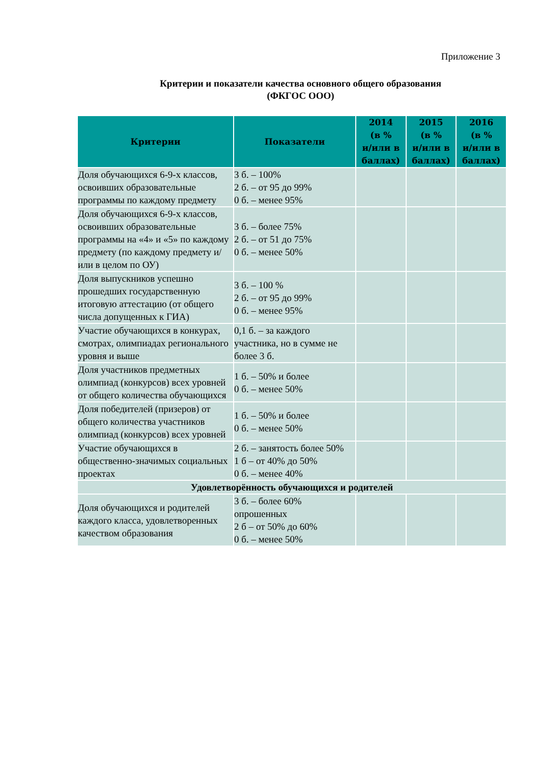Приложение 3
Критерии и показатели качества основного общего образования
(ФКГОС ООО)
| Критерии | Показатели | 2014 (в % и/или в баллах) | 2015 (в % и/или в баллах) | 2016 (в % и/или в баллах) |
| --- | --- | --- | --- | --- |
| Доля обучающихся 6-9-х классов, освоивших образовательные программы по каждому предмету | 3 б. – 100% 2 б. – от 95 до 99% 0 б. – менее 95% | | | |
| Доля обучающихся 6-9-х классов, освоивших образовательные программы на «4» и «5» по каждому предмету (по каждому предмету и/или в целом по ОУ) | 3 б. – более 75% 2 б. – от 51 до 75% 0 б. – менее 50% | | | |
| Доля выпускников успешно прошедших государственную итоговую аттестацию (от общего числа допущенных к ГИА) | 3 б. – 100 % 2 б. – от 95 до 99% 0 б. – менее 95% | | | |
| Участие обучающихся в конкурах, смотрах, олимпиадах регионального уровня и выше | 0,1 б. – за каждого участника, но в сумме не более 3 б. | | | |
| Доля участников предметных олимпиад (конкурсов) всех уровней от общего количества обучающихся | 1 б. – 50% и более 0 б. – менее 50% | | | |
| Доля победителей (призеров) от общего количества участников олимпиад (конкурсов) всех уровней | 1 б. – 50% и более 0 б. – менее 50% | | | |
| Участие обучающихся в общественно-значимых социальных проектах | 2 б. – занятость более 50% 1 б – от 40% до 50% 0 б. – менее 40% | | | |
| Удовлетворённость обучающихся и родителей | | | | |
| Доля обучающихся и родителей каждого класса, удовлетворенных качеством образования | 3 б. – более 60% опрошенных 2 б – от 50% до 60% 0 б. – менее 50% | | | |